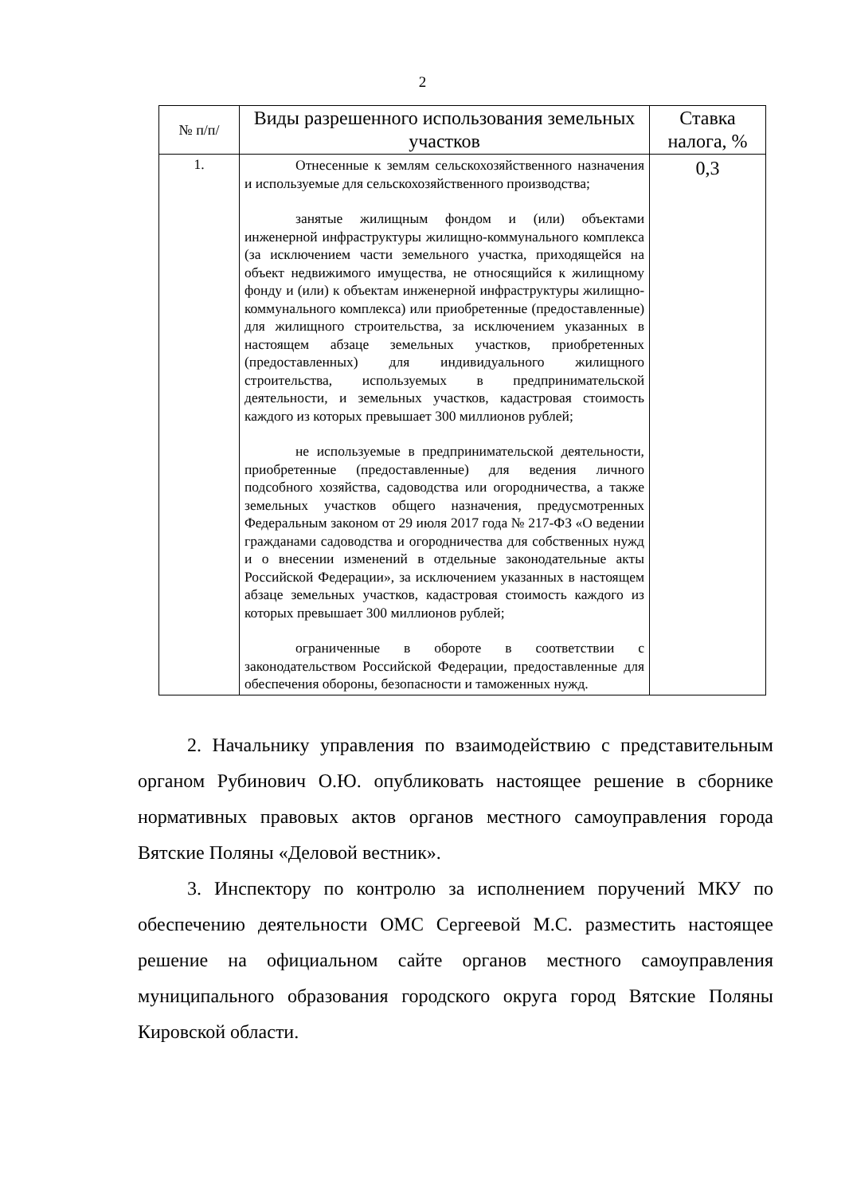2
| № п/п/ | Виды разрешенного использования земельных участков | Ставка налога, % |
| --- | --- | --- |
| 1. | Отнесенные к землям сельскохозяйственного назначения и используемые для сельскохозяйственного производства; занятые жилищным фондом и (или) объектами инженерной инфраструктуры жилищно-коммунального комплекса (за исключением части земельного участка, приходящейся на объект недвижимого имущества, не относящийся к жилищному фонду и (или) к объектам инженерной инфраструктуры жилищно-коммунального комплекса) или приобретенные (предоставленные) для жилищного строительства, за исключением указанных в настоящем абзаце земельных участков, приобретенных (предоставленных) для индивидуального жилищного строительства, используемых в предпринимательской деятельности, и земельных участков, кадастровая стоимость каждого из которых превышает 300 миллионов рублей; не используемые в предпринимательской деятельности, приобретенные (предоставленные) для ведения личного подсобного хозяйства, садоводства или огородничества, а также земельных участков общего назначения, предусмотренных Федеральным законом от 29 июля 2017 года № 217-ФЗ «О ведении гражданами садоводства и огородничества для собственных нужд и о внесении изменений в отдельные законодательные акты Российской Федерации», за исключением указанных в настоящем абзаце земельных участков, кадастровая стоимость каждого из которых превышает 300 миллионов рублей; ограниченные в обороте в соответствии с законодательством Российской Федерации, предоставленные для обеспечения обороны, безопасности и таможенных нужд. | 0,3 |
2. Начальнику управления по взаимодействию с представительным органом Рубинович О.Ю. опубликовать настоящее решение в сборнике нормативных правовых актов органов местного самоуправления города Вятские Поляны «Деловой вестник».
3. Инспектору по контролю за исполнением поручений МКУ по обеспечению деятельности ОМС Сергеевой М.С. разместить настоящее решение на официальном сайте органов местного самоуправления муниципального образования городского округа город Вятские Поляны Кировской области.